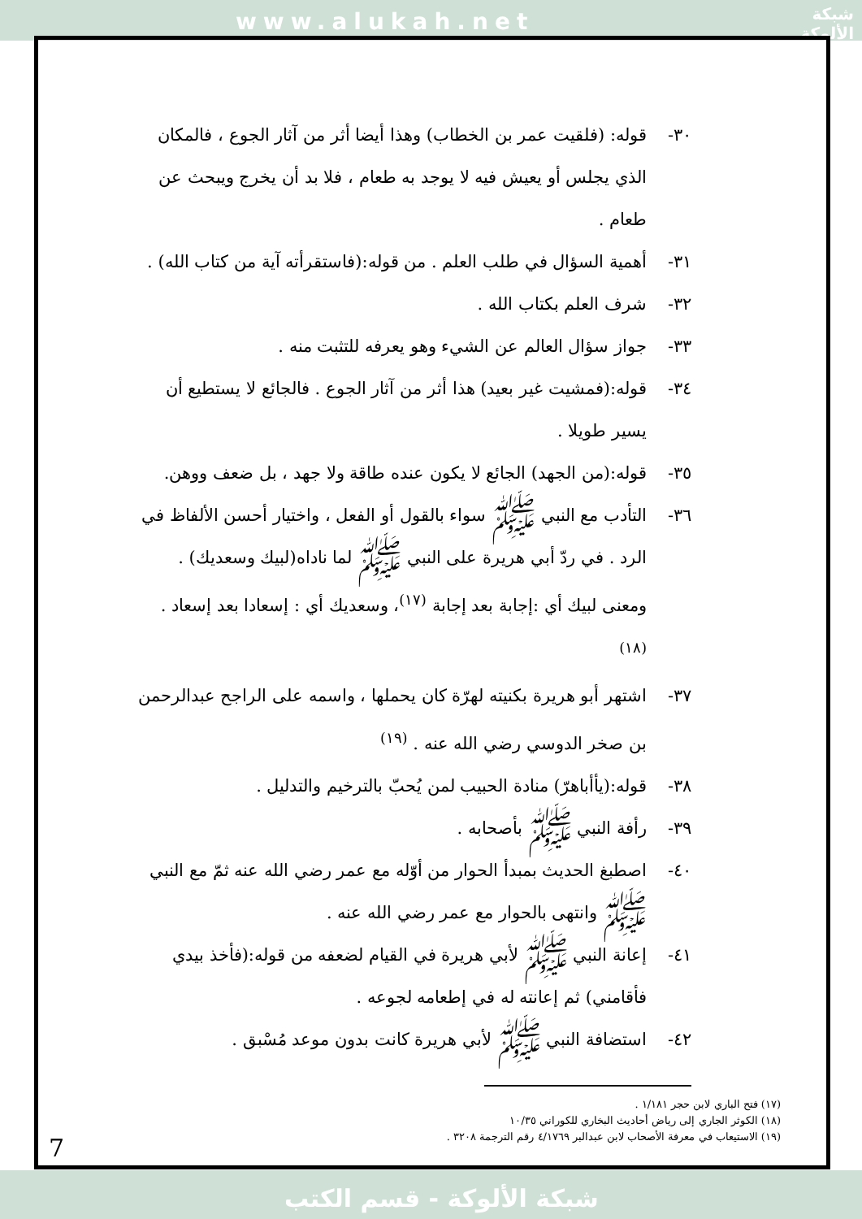www.alukah.net
شبكة
الألوكة
٣٠- قوله: (فلقيت عمر بن الخطاب) وهذا أيضا أثر من آثار الجوع ، فالمكان الذي يجلس أو يعيش فيه لا يوجد به طعام ، فلا بد أن يخرج ويبحث عن طعام .
٣١- أهمية السؤال في طلب العلم . من قوله:(فاستقرأته آية من كتاب الله) .
٣٢- شرف العلم بكتاب الله .
٣٣- جواز سؤال العالم عن الشيء وهو يعرفه للتثبت منه .
٣٤- قوله:(فمشيت غير بعيد) هذا أثر من آثار الجوع . فالجائع لا يستطيع أن يسير طويلا .
٣٥- قوله:(من الجهد) الجائع لا يكون عنده طاقة ولا جهد ، بل ضعف ووهن.
٣٦- التأدب مع النبي ﷺ سواء بالقول أو الفعل ، واختيار أحسن الألفاظ في الرد . في ردّ أبي هريرة على النبي ﷺ لما ناداه(لبيك وسعديك) . ومعنى لبيك أي :إجابة بعد إجابة <sup>(١٧)</sup>، وسعديك أي : إسعادا بعد إسعاد . <sup>(١٨)</sup>
٣٧- اشتهر أبو هريرة بكنيته لهرّة كان يحملها ، واسمه على الراجح عبدالرحمن بن صخر الدوسي رضي الله عنه . <sup>(١٩)</sup>
٣٨- قوله:(يأأباهرّ) منادة الحبيب لمن يُحبّ بالترخيم والتدليل .
٣٩- رأفة النبي ﷺ بأصحابه .
٤٠- اصطبغ الحديث بمبدأ الحوار من أوّله مع عمر رضي الله عنه ثمّ مع النبي ﷺ وانتهى بالحوار مع عمر رضي الله عنه .
٤١- إعانة النبي ﷺ لأبي هريرة في القيام لضعفه من قوله:(فأخذ بيدي فأقامني) ثم إعانته له في إطعامه لجوعه .
٤٢- استضافة النبي ﷺ لأبي هريرة كانت بدون موعد مُسْبق .
(١٧) فتح الباري لابن حجر ١/١٨١ .
(١٨) الكوثر الجاري إلى رياض أحاديث البخاري للكوراني ١٠/٣٥
(١٩) الاستيعاب في معرفة الأصحاب لابن عبدالبر ٤/١٧٦٩ رقم الترجمة ٣٢٠٨ .
7
شبكة الألوكة - قسم الكتب